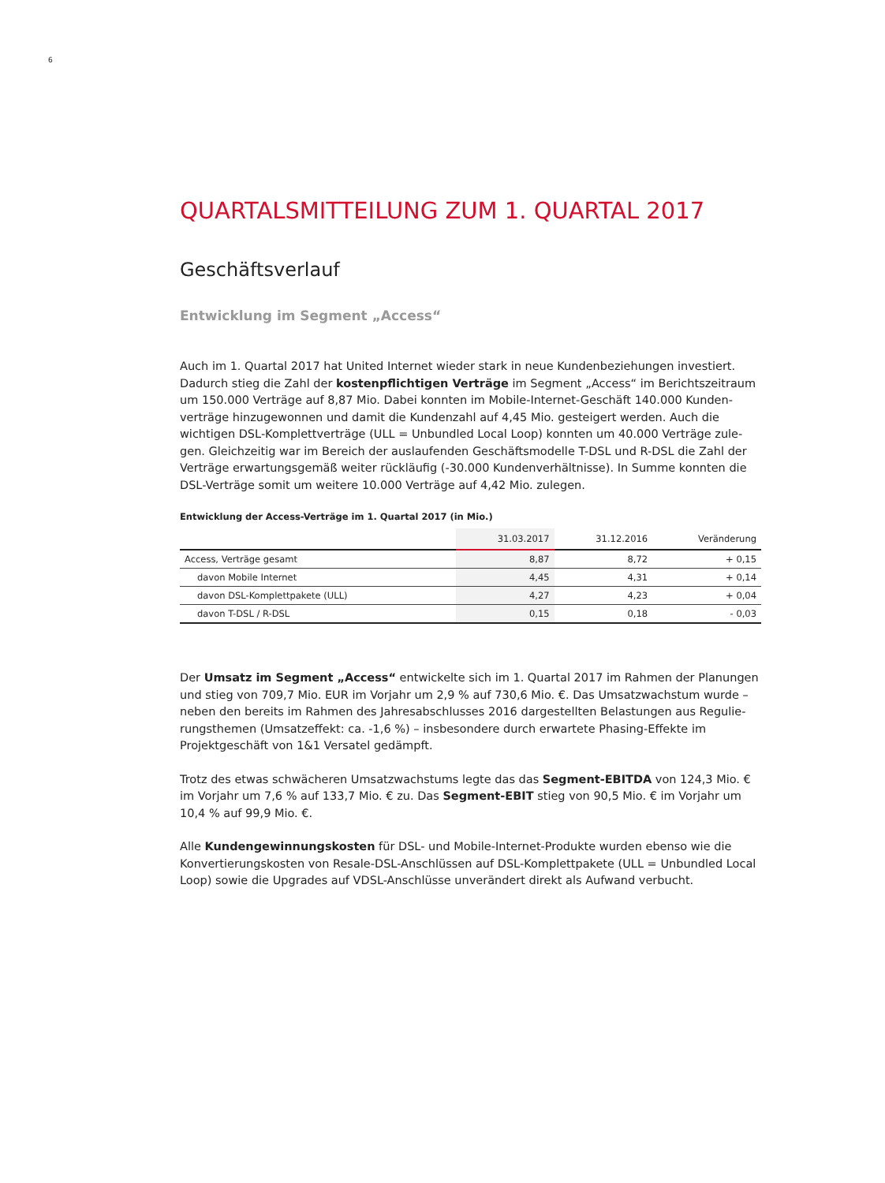6
QUARTALSMITTEILUNG ZUM 1. QUARTAL 2017
Geschäftsverlauf
Entwicklung im Segment „Access“
Auch im 1. Quartal 2017 hat United Internet wieder stark in neue Kundenbeziehungen investiert. Dadurch stieg die Zahl der kostenpflichtigen Verträge im Segment „Access“ im Berichtszeitraum um 150.000 Verträge auf 8,87 Mio. Dabei konnten im Mobile-Internet-Geschäft 140.000 Kunden­verträge hinzugewonnen und damit die Kundenzahl auf 4,45 Mio. gesteigert werden. Auch die wichtigen DSL-Komplettverträge (ULL = Unbundled Local Loop) konnten um 40.000 Verträge zule­gen. Gleichzeitig war im Bereich der auslaufenden Geschäftsmodelle T-DSL und R-DSL die Zahl der Verträge erwartungsgemäß weiter rückläufig (-30.000 Kundenverhältnisse). In Summe konnten die DSL-Verträge somit um weitere 10.000 Verträge auf 4,42 Mio. zulegen.
Entwicklung der Access-Verträge im 1. Quartal 2017 (in Mio.)
| | 31.03.2017 | 31.12.2016 | Veränderung |
| --- | --- | --- | --- |
| Access, Verträge gesamt | 8,87 | 8,72 | + 0,15 |
| davon Mobile Internet | 4,45 | 4,31 | + 0,14 |
| davon DSL-Komplettpakete (ULL) | 4,27 | 4,23 | + 0,04 |
| davon T-DSL / R-DSL | 0,15 | 0,18 | - 0,03 |
Der Umsatz im Segment „Access“ entwickelte sich im 1. Quartal 2017 im Rahmen der Planungen und stieg von 709,7 Mio. EUR im Vorjahr um 2,9 % auf 730,6 Mio. €. Das Umsatzwachstum wurde – neben den bereits im Rahmen des Jahresabschlusses 2016 dargestellten Belastungen aus Regulie­rungsthemen (Umsatzeffekt: ca. -1,6 %) – insbesondere durch erwartete Phasing-Effekte im Projektgeschäft von 1&1 Versatel gedämpft.
Trotz des etwas schwächeren Umsatzwachstums legte das das Segment-EBITDA von 124,3 Mio. € im Vorjahr um 7,6 % auf 133,7 Mio. € zu. Das Segment-EBIT stieg von 90,5 Mio. € im Vorjahr um 10,4 % auf 99,9 Mio. €.
Alle Kundengewinnungskosten für DSL- und Mobile-Internet-Produkte wurden ebenso wie die Konvertierungskosten von Resale-DSL-Anschlüssen auf DSL-Komplettpakete (ULL = Unbundled Local Loop) sowie die Upgrades auf VDSL-Anschlüsse unverändert direkt als Aufwand verbucht.